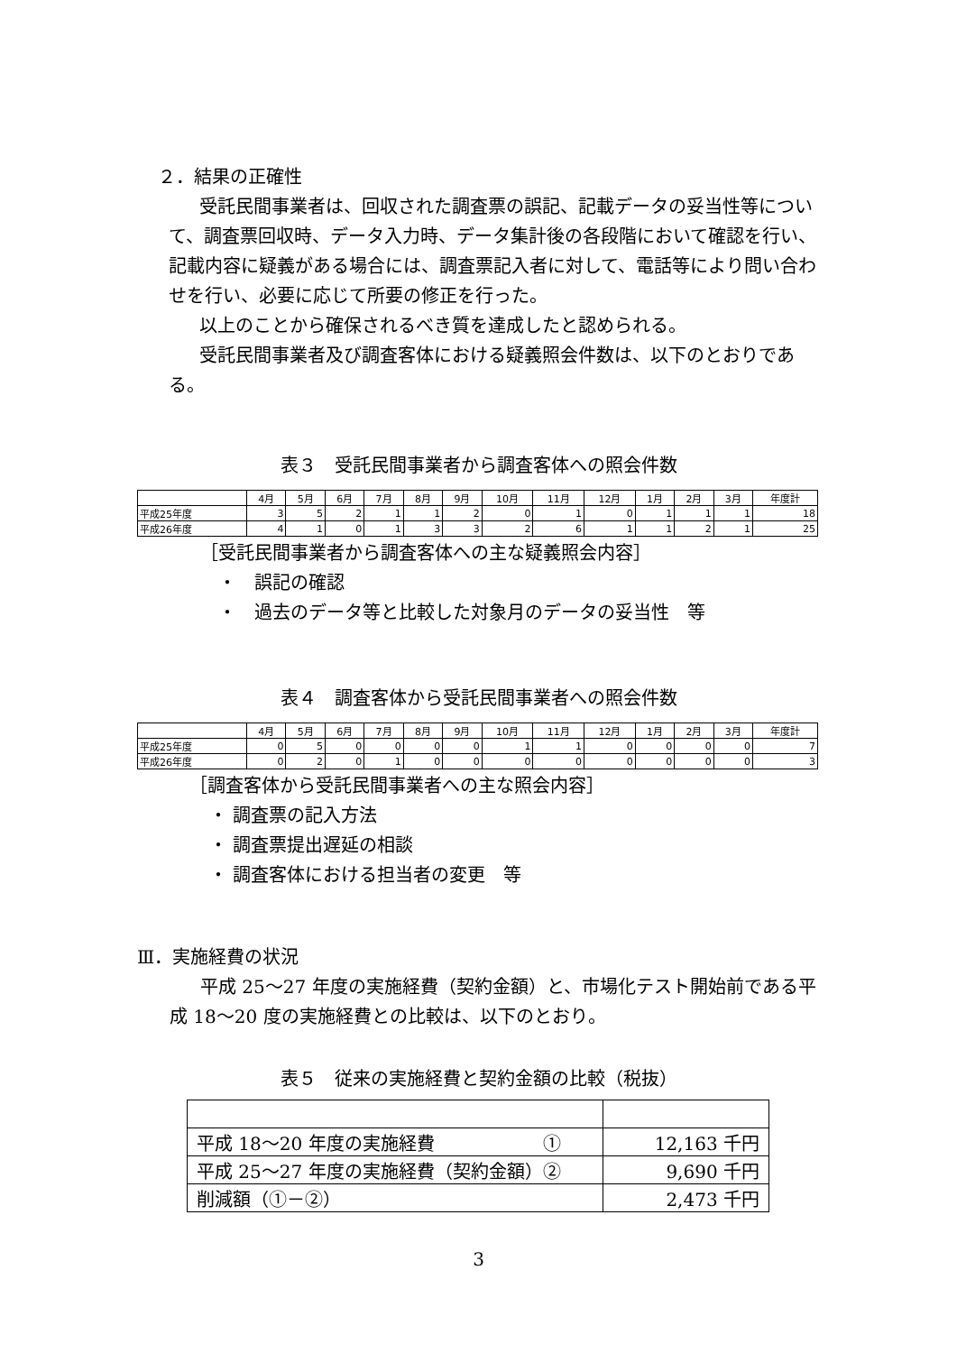２．結果の正確性
受託民間事業者は、回収された調査票の誤記、記載データの妥当性等について、調査票回収時、データ入力時、データ集計後の各段階において確認を行い、記載内容に疑義がある場合には、調査票記入者に対して、電話等により問い合わせを行い、必要に応じて所要の修正を行った。
以上のことから確保されるべき質を達成したと認められる。
受託民間事業者及び調査客体における疑義照会件数は、以下のとおりである。
表３　受託民間事業者から調査客体への照会件数
| | 4月 | 5月 | 6月 | 7月 | 8月 | 9月 | 10月 | 11月 | 12月 | 1月 | 2月 | 3月 | 年度計 |
| 平成25年度 | 3 | 5 | 2 | 1 | 1 | 2 | 0 | 1 | 0 | 1 | 1 | 1 | 18 |
| 平成26年度 | 4 | 1 | 0 | 1 | 3 | 3 | 2 | 6 | 1 | 1 | 2 | 1 | 25 |
［受託民間事業者から調査客体への主な疑義照会内容］
・　誤記の確認
・　過去のデータ等と比較した対象月のデータの妥当性　等
表４　調査客体から受託民間事業者への照会件数
| | 4月 | 5月 | 6月 | 7月 | 8月 | 9月 | 10月 | 11月 | 12月 | 1月 | 2月 | 3月 | 年度計 |
| 平成25年度 | 0 | 5 | 0 | 0 | 0 | 0 | 1 | 1 | 0 | 0 | 0 | 0 | 7 |
| 平成26年度 | 0 | 2 | 0 | 1 | 0 | 0 | 0 | 0 | 0 | 0 | 0 | 0 | 3 |
［調査客体から受託民間事業者への主な照会内容］
・ 調査票の記入方法
・ 調査票提出遅延の相談
・ 調査客体における担当者の変更　等
Ⅲ．実施経費の状況
平成 25〜27 年度の実施経費（契約金額）と、市場化テスト開始前である平成 18〜20 度の実施経費との比較は、以下のとおり。
表５　従来の実施経費と契約金額の比較（税抜）
| 平成 18〜20 年度の実施経費 ① | 12,163 千円 |
| 平成 25〜27 年度の実施経費（契約金額）② | 9,690 千円 |
| 削減額（①－②） | 2,473 千円 |
3